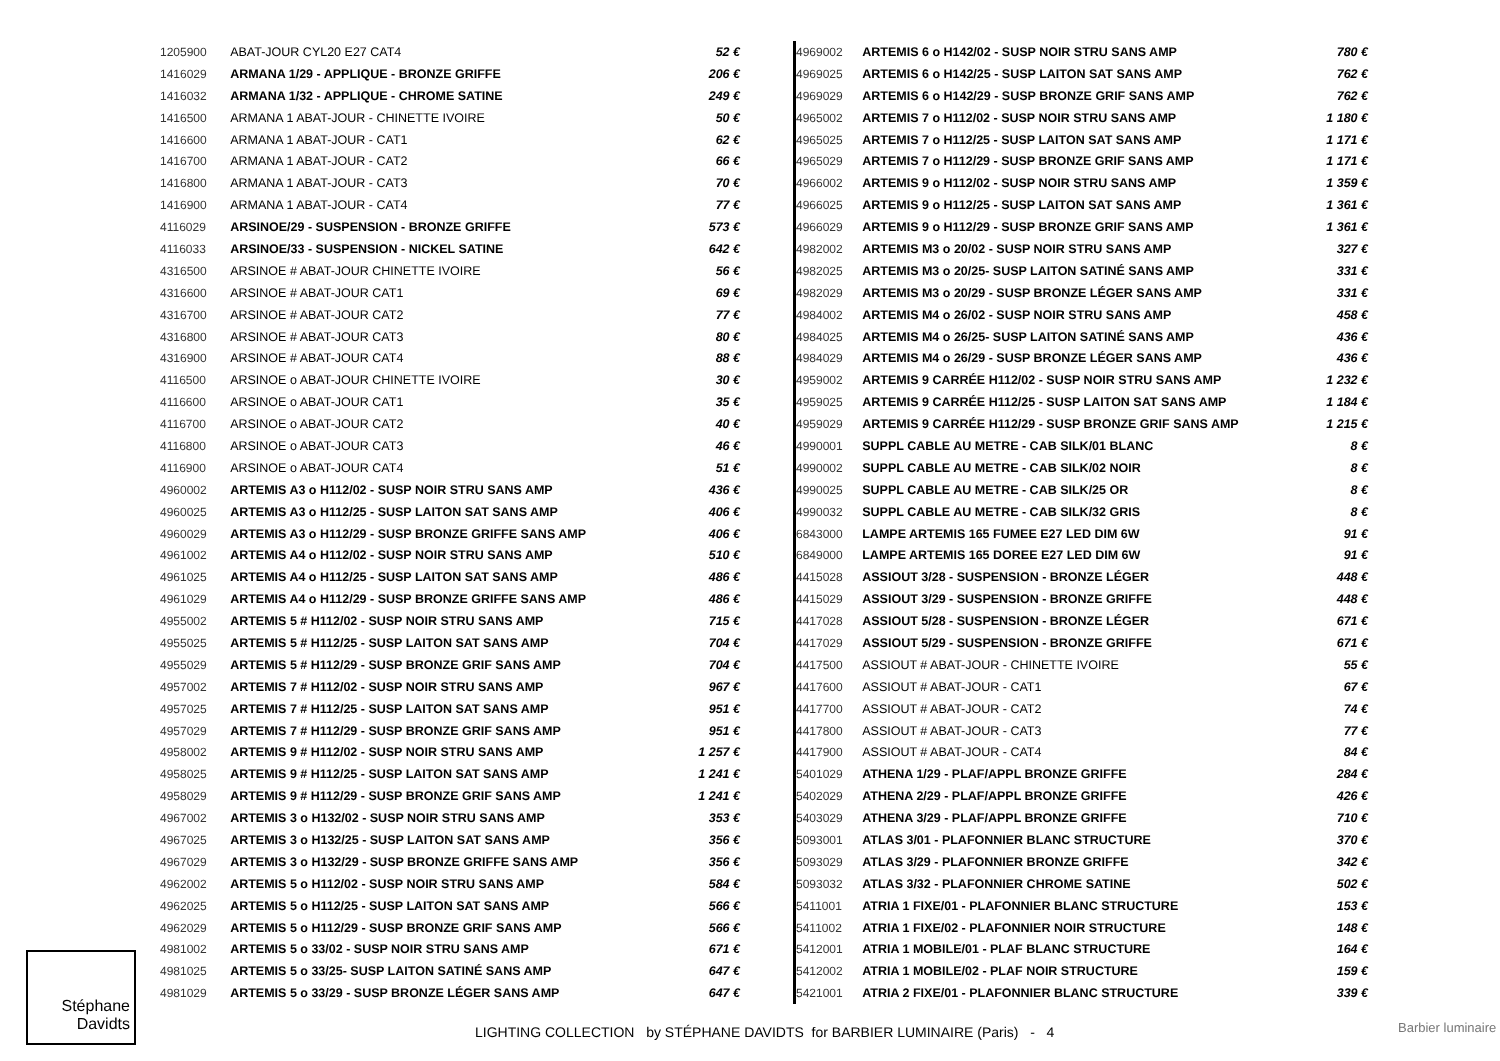| 1205900 | ABAT-JOUR CYL20 E27 CAT4 | 52 € |
| 1416029 | ARMANA 1/29 - APPLIQUE - BRONZE GRIFFE | 206 € |
| 1416032 | ARMANA 1/32 - APPLIQUE - CHROME SATINE | 249 € |
| 1416500 | ARMANA 1 ABAT-JOUR - CHINETTE IVOIRE | 50 € |
| 1416600 | ARMANA 1 ABAT-JOUR - CAT1 | 62 € |
| 1416700 | ARMANA 1 ABAT-JOUR - CAT2 | 66 € |
| 1416800 | ARMANA 1 ABAT-JOUR - CAT3 | 70 € |
| 1416900 | ARMANA 1 ABAT-JOUR - CAT4 | 77 € |
| 4116029 | ARSINOE/29 - SUSPENSION - BRONZE GRIFFE | 573 € |
| 4116033 | ARSINOE/33 - SUSPENSION - NICKEL SATINE | 642 € |
| 4316500 | ARSINOE # ABAT-JOUR CHINETTE IVOIRE | 56 € |
| 4316600 | ARSINOE # ABAT-JOUR CAT1 | 69 € |
| 4316700 | ARSINOE # ABAT-JOUR CAT2 | 77 € |
| 4316800 | ARSINOE # ABAT-JOUR CAT3 | 80 € |
| 4316900 | ARSINOE # ABAT-JOUR CAT4 | 88 € |
| 4116500 | ARSINOE o ABAT-JOUR CHINETTE IVOIRE | 30 € |
| 4116600 | ARSINOE o ABAT-JOUR CAT1 | 35 € |
| 4116700 | ARSINOE o ABAT-JOUR CAT2 | 40 € |
| 4116800 | ARSINOE o ABAT-JOUR CAT3 | 46 € |
| 4116900 | ARSINOE o ABAT-JOUR CAT4 | 51 € |
| 4960002 | ARTEMIS A3 o H112/02 - SUSP NOIR STRU SANS AMP | 436 € |
| 4960025 | ARTEMIS A3 o H112/25 - SUSP LAITON SAT SANS AMP | 406 € |
| 4960029 | ARTEMIS A3 o H112/29 - SUSP BRONZE GRIFFE SANS AMP | 406 € |
| 4961002 | ARTEMIS A4 o H112/02 - SUSP NOIR STRU SANS AMP | 510 € |
| 4961025 | ARTEMIS A4 o H112/25 - SUSP LAITON SAT SANS AMP | 486 € |
| 4961029 | ARTEMIS A4 o H112/29 - SUSP BRONZE GRIFFE SANS AMP | 486 € |
| 4955002 | ARTEMIS 5 # H112/02 - SUSP NOIR STRU SANS AMP | 715 € |
| 4955025 | ARTEMIS 5 # H112/25 - SUSP LAITON SAT SANS AMP | 704 € |
| 4955029 | ARTEMIS 5 # H112/29 - SUSP BRONZE GRIF SANS AMP | 704 € |
| 4957002 | ARTEMIS 7 # H112/02 - SUSP NOIR STRU SANS AMP | 967 € |
| 4957025 | ARTEMIS 7 # H112/25 - SUSP LAITON SAT SANS AMP | 951 € |
| 4957029 | ARTEMIS 7 # H112/29 - SUSP BRONZE GRIF SANS AMP | 951 € |
| 4958002 | ARTEMIS 9 # H112/02 - SUSP NOIR STRU SANS AMP | 1 257 € |
| 4958025 | ARTEMIS 9 # H112/25 - SUSP LAITON SAT SANS AMP | 1 241 € |
| 4958029 | ARTEMIS 9 # H112/29 - SUSP BRONZE GRIF SANS AMP | 1 241 € |
| 4967002 | ARTEMIS 3 o H132/02 - SUSP NOIR STRU SANS AMP | 353 € |
| 4967025 | ARTEMIS 3 o H132/25 - SUSP LAITON SAT SANS AMP | 356 € |
| 4967029 | ARTEMIS 3 o H132/29 - SUSP BRONZE GRIFFE SANS AMP | 356 € |
| 4962002 | ARTEMIS 5 o H112/02 - SUSP NOIR STRU SANS AMP | 584 € |
| 4962025 | ARTEMIS 5 o H112/25 - SUSP LAITON SAT SANS AMP | 566 € |
| 4962029 | ARTEMIS 5 o H112/29 - SUSP BRONZE GRIF SANS AMP | 566 € |
| 4981002 | ARTEMIS 5 o 33/02 - SUSP NOIR STRU SANS AMP | 671 € |
| 4981025 | ARTEMIS 5 o 33/25- SUSP LAITON SATINÉ SANS AMP | 647 € |
| 4981029 | ARTEMIS 5 o 33/29 - SUSP BRONZE LÉGER SANS AMP | 647 € |
| 4969002 | ARTEMIS 6 o H142/02 - SUSP NOIR STRU SANS AMP | 780 € |
| 4969025 | ARTEMIS 6 o H142/25 - SUSP LAITON SAT SANS AMP | 762 € |
| 4969029 | ARTEMIS 6 o H142/29 - SUSP BRONZE GRIF SANS AMP | 762 € |
| 4965002 | ARTEMIS 7 o H112/02 - SUSP NOIR STRU SANS AMP | 1 180 € |
| 4965025 | ARTEMIS 7 o H112/25 - SUSP LAITON SAT SANS AMP | 1 171 € |
| 4965029 | ARTEMIS 7 o H112/29 - SUSP BRONZE GRIF SANS AMP | 1 171 € |
| 4966002 | ARTEMIS 9 o H112/02 - SUSP NOIR STRU SANS AMP | 1 359 € |
| 4966025 | ARTEMIS 9 o H112/25 - SUSP LAITON SAT SANS AMP | 1 361 € |
| 4966029 | ARTEMIS 9 o H112/29 - SUSP BRONZE GRIF SANS AMP | 1 361 € |
| 4982002 | ARTEMIS M3 o 20/02 - SUSP NOIR STRU SANS AMP | 327 € |
| 4982025 | ARTEMIS M3 o 20/25- SUSP LAITON SATINÉ SANS AMP | 331 € |
| 4982029 | ARTEMIS M3 o 20/29 - SUSP BRONZE LÉGER SANS AMP | 331 € |
| 4984002 | ARTEMIS M4 o 26/02 - SUSP NOIR STRU SANS AMP | 458 € |
| 4984025 | ARTEMIS M4 o 26/25- SUSP LAITON SATINÉ SANS AMP | 436 € |
| 4984029 | ARTEMIS M4 o 26/29 - SUSP BRONZE LÉGER SANS AMP | 436 € |
| 4959002 | ARTEMIS 9 CARRÉE H112/02 - SUSP NOIR STRU SANS AMP | 1 232 € |
| 4959025 | ARTEMIS 9 CARRÉE H112/25 - SUSP LAITON SAT SANS AMP | 1 184 € |
| 4959029 | ARTEMIS 9 CARRÉE H112/29 - SUSP BRONZE GRIF SANS AMP | 1 215 € |
| 4990001 | SUPPL CABLE AU METRE - CAB SILK/01 BLANC | 8 € |
| 4990002 | SUPPL CABLE AU METRE - CAB SILK/02 NOIR | 8 € |
| 4990025 | SUPPL CABLE AU METRE - CAB SILK/25 OR | 8 € |
| 4990032 | SUPPL CABLE AU METRE - CAB SILK/32 GRIS | 8 € |
| 6843000 | LAMPE ARTEMIS 165 FUMEE E27 LED DIM 6W | 91 € |
| 6849000 | LAMPE ARTEMIS 165 DOREE E27 LED DIM 6W | 91 € |
| 4415028 | ASSIOUT 3/28 - SUSPENSION - BRONZE LÉGER | 448 € |
| 4415029 | ASSIOUT 3/29 - SUSPENSION - BRONZE GRIFFE | 448 € |
| 4417028 | ASSIOUT 5/28 - SUSPENSION - BRONZE LÉGER | 671 € |
| 4417029 | ASSIOUT 5/29 - SUSPENSION - BRONZE GRIFFE | 671 € |
| 4417500 | ASSIOUT # ABAT-JOUR - CHINETTE IVOIRE | 55 € |
| 4417600 | ASSIOUT # ABAT-JOUR - CAT1 | 67 € |
| 4417700 | ASSIOUT # ABAT-JOUR - CAT2 | 74 € |
| 4417800 | ASSIOUT # ABAT-JOUR - CAT3 | 77 € |
| 4417900 | ASSIOUT # ABAT-JOUR - CAT4 | 84 € |
| 5401029 | ATHENA 1/29 - PLAF/APPL BRONZE GRIFFE | 284 € |
| 5402029 | ATHENA 2/29 - PLAF/APPL BRONZE GRIFFE | 426 € |
| 5403029 | ATHENA 3/29 - PLAF/APPL BRONZE GRIFFE | 710 € |
| 5093001 | ATLAS 3/01 - PLAFONNIER BLANC STRUCTURE | 370 € |
| 5093029 | ATLAS 3/29 - PLAFONNIER BRONZE GRIFFE | 342 € |
| 5093032 | ATLAS 3/32 - PLAFONNIER CHROME SATINE | 502 € |
| 5411001 | ATRIA 1 FIXE/01 - PLAFONNIER BLANC STRUCTURE | 153 € |
| 5411002 | ATRIA 1 FIXE/02 - PLAFONNIER NOIR STRUCTURE | 148 € |
| 5412001 | ATRIA 1 MOBILE/01 - PLAF BLANC STRUCTURE | 164 € |
| 5412002 | ATRIA 1 MOBILE/02 - PLAF NOIR STRUCTURE | 159 € |
| 5421001 | ATRIA 2 FIXE/01 - PLAFONNIER BLANC STRUCTURE | 339 € |
Stéphane
Davidts
LIGHTING COLLECTION by STÉPHANE DAVIDTS for BARBIER LUMINAIRE (Paris) - 4
Barbier luminaire